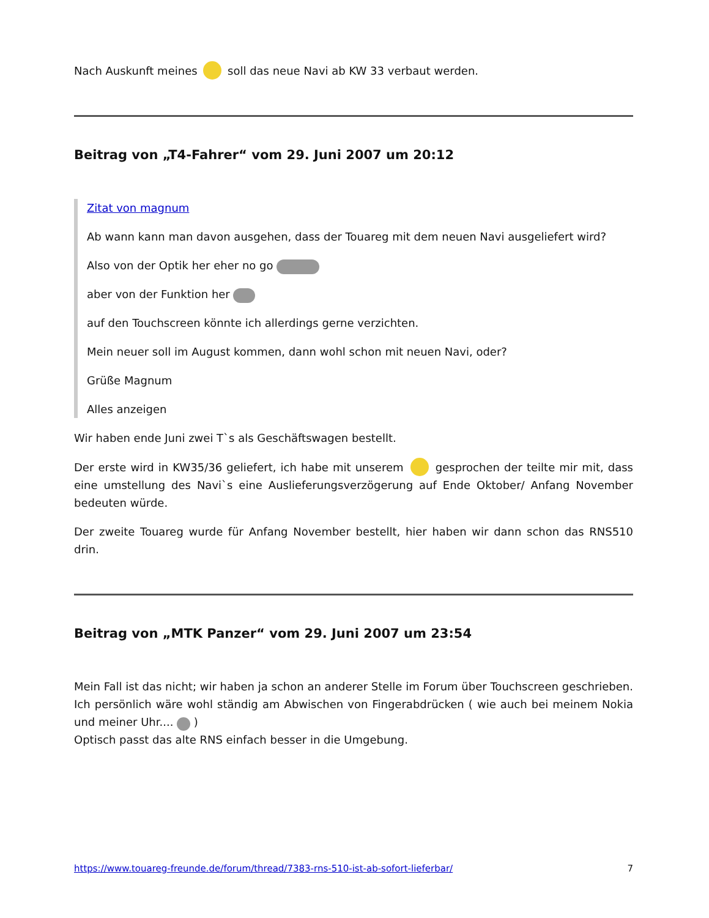Nach Auskunft meines soll das neue Navi ab KW 33 verbaut werden.
Beitrag von „T4-Fahrer“ vom 29. Juni 2007 um 20:12
Zitat von magnum
Ab wann kann man davon ausgehen, dass der Touareg mit dem neuen Navi ausgeliefert wird?
Also von der Optik her eher no go
aber von der Funktion her
auf den Touchscreen könnte ich allerdings gerne verzichten.
Mein neuer soll im August kommen, dann wohl schon mit neuen Navi, oder?
Grüße Magnum
Alles anzeigen
Wir haben ende Juni zwei T`s als Geschäftswagen bestellt.
Der erste wird in KW35/36 geliefert, ich habe mit unserem gesprochen der teilte mir mit, dass eine umstellung des Navi`s eine Auslieferungsverzögerung auf Ende Oktober/ Anfang November bedeuten würde.
Der zweite Touareg wurde für Anfang November bestellt, hier haben wir dann schon das RNS510 drin.
Beitrag von „MTK Panzer“ vom 29. Juni 2007 um 23:54
Mein Fall ist das nicht; wir haben ja schon an anderer Stelle im Forum über Touchscreen geschrieben. Ich persönlich wäre wohl ständig am Abwischen von Fingerabdrücken ( wie auch bei meinem Nokia und meiner Uhr.... )
Optisch passt das alte RNS einfach besser in die Umgebung.
https://www.touareg-freunde.de/forum/thread/7383-rns-510-ist-ab-sofort-lieferbar/ 7